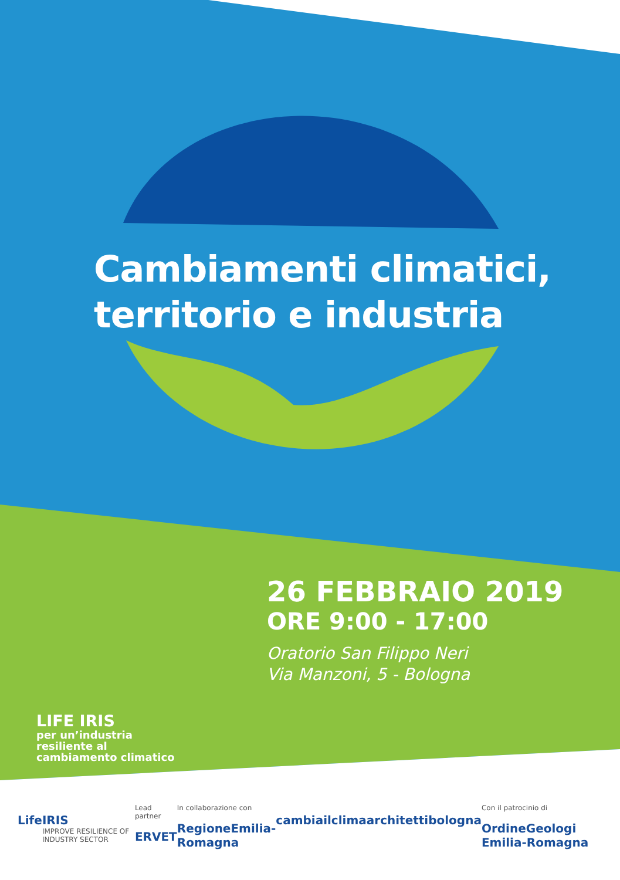Cambiamenti climatici,
territorio e industria
26 FEBBRAIO 2019
ORE 9:00 - 17:00
Oratorio San Filippo Neri
Via Manzoni, 5 - Bologna
LIFE IRIS
per un’industria
resiliente al
cambiamento climatico
Life IRIS
IMPROVE RESILIENCE OF INDUSTRY SECTOR
Lead partner
ERVET
In collaborazione con
RegioneEmilia-Romagna
cambiailclima architettibologna
Con il patrocinio di
OrdineGeologi Emilia-Romagna